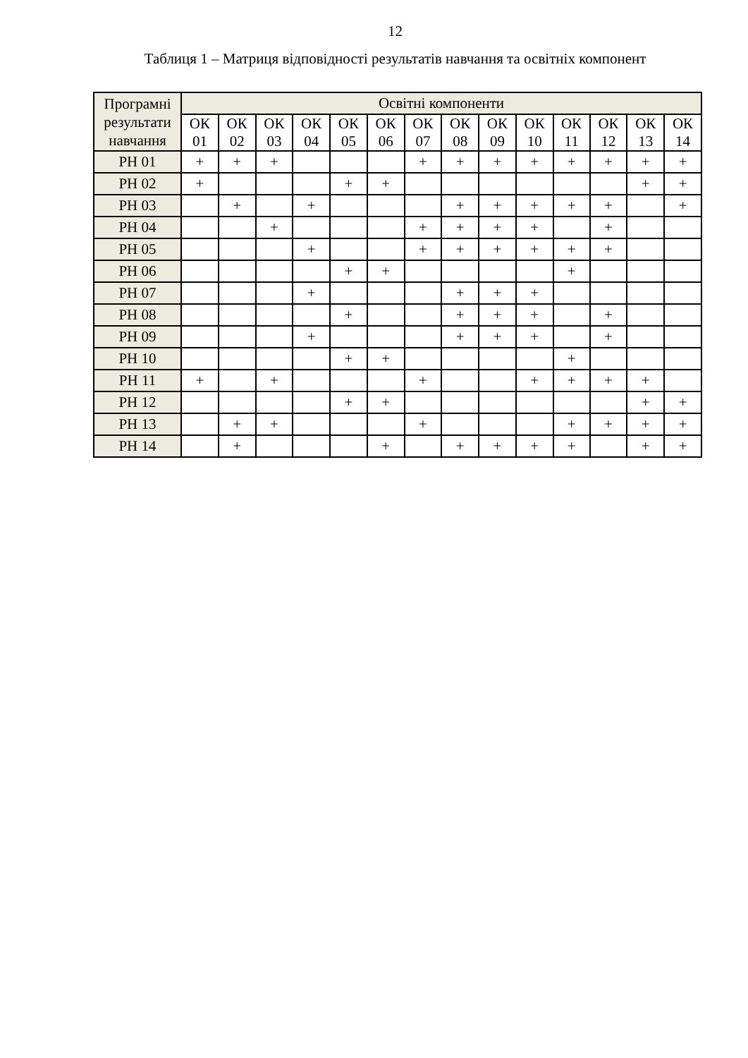12
Таблиця 1 – Матриця відповідності результатів навчання та освітніх компонент
| Програмні результати навчання | Освітні компоненти | | | | | | | | | | | | | |
| --- | --- | --- | --- | --- | --- | --- | --- | --- | --- | --- | --- | --- | --- | --- |
| | ОК 01 | ОК 02 | ОК 03 | ОК 04 | ОК 05 | ОК 06 | ОК 07 | ОК 08 | ОК 09 | ОК 10 | ОК 11 | ОК 12 | ОК 13 | ОК 14 |
| РН 01 | + | + | + | | | | + | + | + | + | + | + | + | + |
| РН 02 | + | | | | + | + | | | | | | | + | + |
| РН 03 | | + | | + | | | | + | + | + | + | + | | + |
| РН 04 | | | + | | | | + | + | + | + | | + | | |
| РН 05 | | | | + | | | + | + | + | + | + | + | | |
| РН 06 | | | | | + | + | | | | | + | | | |
| РН 07 | | | | + | | | | + | + | + | | | | |
| РН 08 | | | | | + | | | + | + | + | | + | | |
| РН 09 | | | | + | | | | + | + | + | | + | | |
| РН 10 | | | | | + | + | | | | | + | | | |
| РН 11 | + | | + | | | | + | | | + | + | + | + | |
| РН 12 | | | | | + | + | | | | | | | + | + |
| РН 13 | | + | + | | | | + | | | | + | + | + | + |
| РН 14 | | + | | | | + | | + | + | + | + | | + | + |